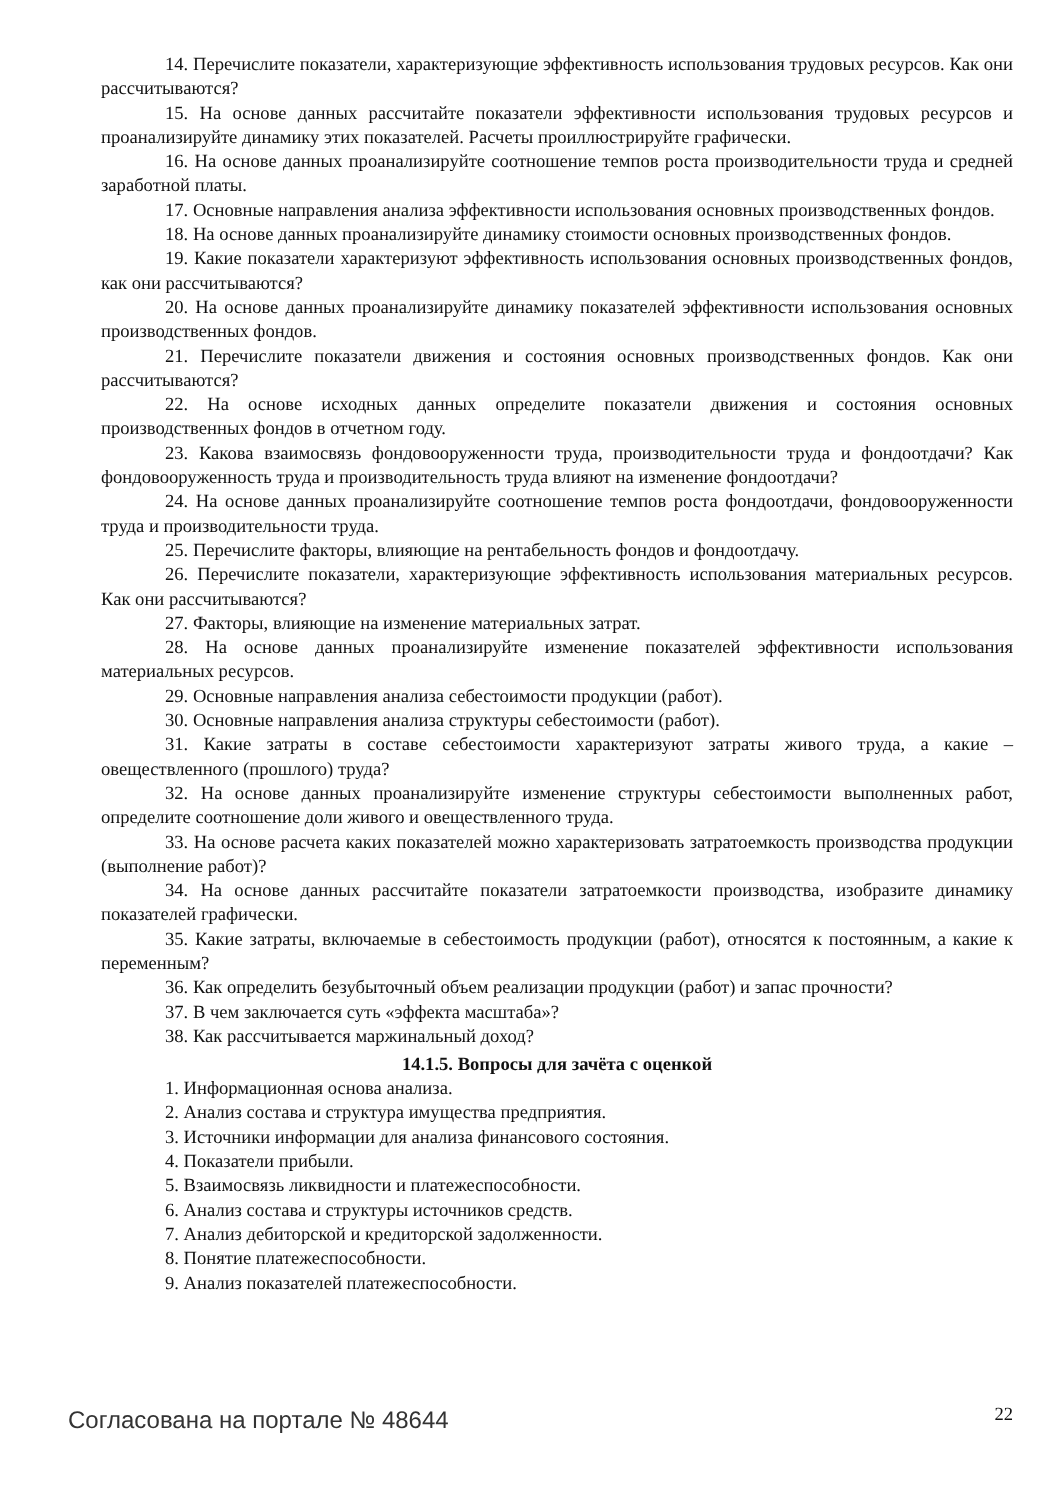14. Перечислите показатели, характеризующие эффективность использования трудовых ресурсов. Как они рассчитываются?
15. На основе данных рассчитайте показатели эффективности использования трудовых ресурсов и проанализируйте динамику этих показателей. Расчеты проиллюстрируйте графически.
16. На основе данных проанализируйте соотношение темпов роста производительности труда и средней заработной платы.
17. Основные направления анализа эффективности использования основных производственных фондов.
18. На основе данных проанализируйте динамику стоимости основных производственных фондов.
19. Какие показатели характеризуют эффективность использования основных производственных фондов, как они рассчитываются?
20. На основе данных проанализируйте динамику показателей эффективности использования основных производственных фондов.
21. Перечислите показатели движения и состояния основных производственных фондов. Как они рассчитываются?
22. На основе исходных данных определите показатели движения и состояния основных производственных фондов в отчетном году.
23. Какова взаимосвязь фондовооруженности труда, производительности труда и фондоотдачи? Как фондовооруженность труда и производительность труда влияют на изменение фондоотдачи?
24. На основе данных проанализируйте соотношение темпов роста фондоотдачи, фондовооруженности труда и производительности труда.
25. Перечислите факторы, влияющие на рентабельность фондов и фондоотдачу.
26. Перечислите показатели, характеризующие эффективность использования материальных ресурсов. Как они рассчитываются?
27. Факторы, влияющие на изменение материальных затрат.
28. На основе данных проанализируйте изменение показателей эффективности использования материальных ресурсов.
29. Основные направления анализа себестоимости продукции (работ).
30. Основные направления анализа структуры себестоимости (работ).
31. Какие затраты в составе себестоимости характеризуют затраты живого труда, а какие – овеществленного (прошлого) труда?
32. На основе данных проанализируйте изменение структуры себестоимости выполненных работ, определите соотношение доли живого и овеществленного труда.
33. На основе расчета каких показателей можно характеризовать затратоемкость производства продукции (выполнение работ)?
34. На основе данных рассчитайте показатели затратоемкости производства, изобразите динамику показателей графически.
35. Какие затраты, включаемые в себестоимость продукции (работ), относятся к постоянным, а какие к переменным?
36. Как определить безубыточный объем реализации продукции (работ) и запас прочности?
37. В чем заключается суть «эффекта масштаба»?
38. Как рассчитывается маржинальный доход?
14.1.5. Вопросы для зачёта с оценкой
1. Информационная основа анализа.
2. Анализ состава и структура имущества предприятия.
3. Источники информации для анализа финансового состояния.
4. Показатели прибыли.
5. Взаимосвязь ликвидности и платежеспособности.
6. Анализ состава и структуры источников средств.
7. Анализ дебиторской и кредиторской задолженности.
8. Понятие платежеспособности.
9. Анализ показателей платежеспособности.
Согласована на портале № 48644 22